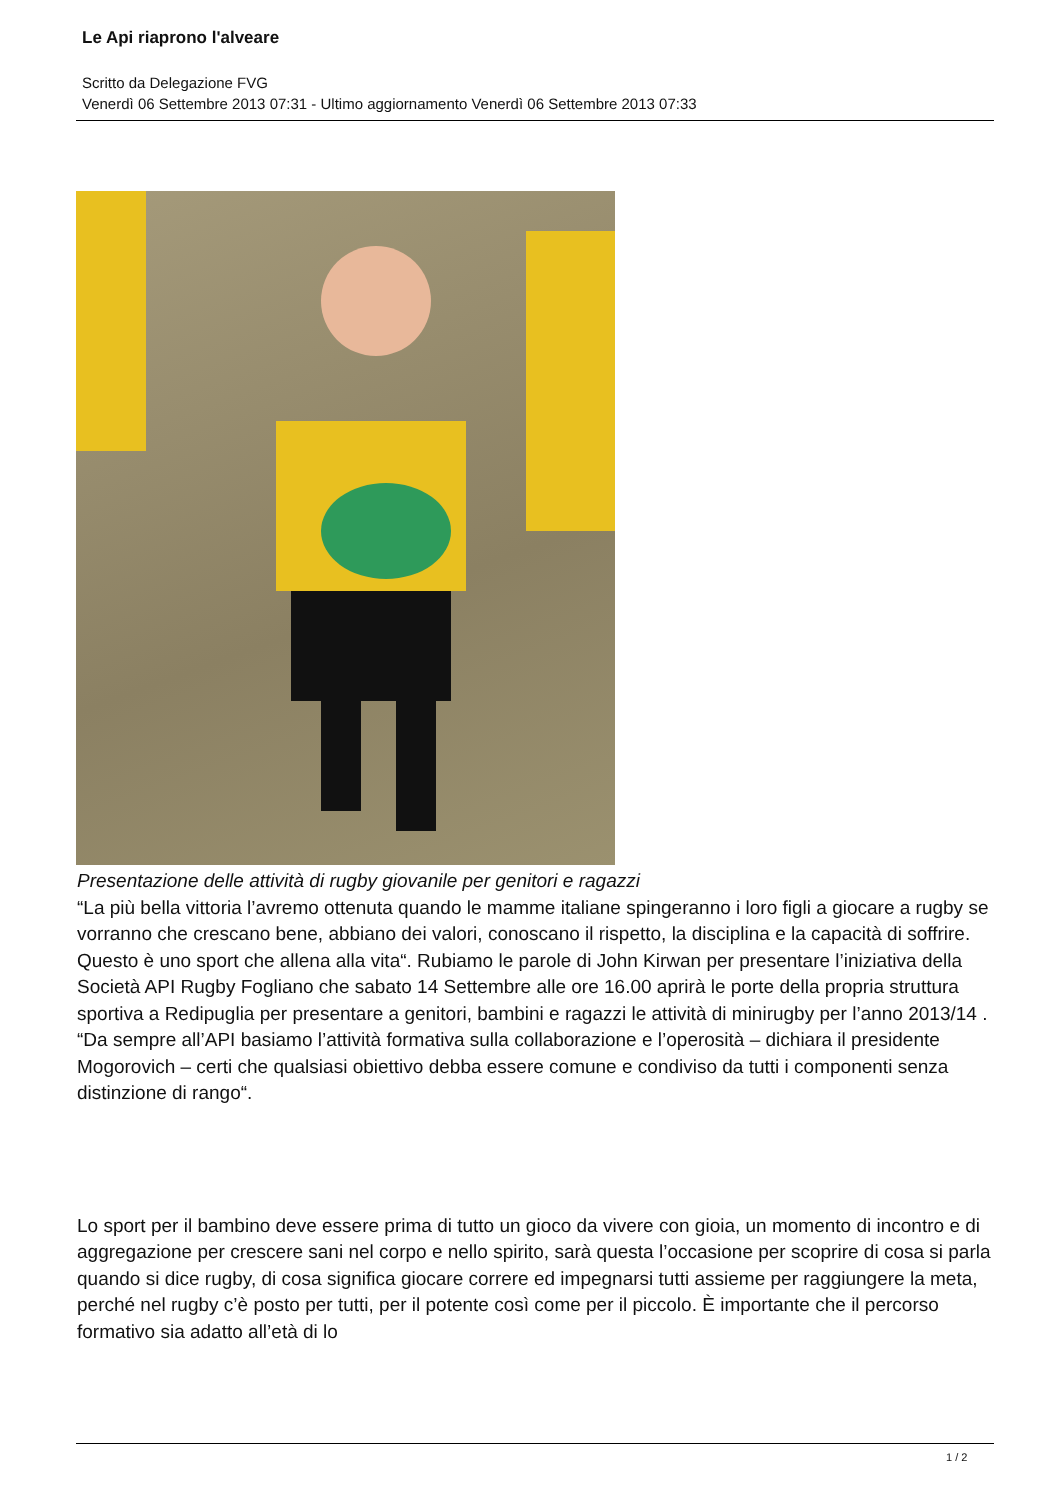Le Api riaprono l'alveare
Scritto da Delegazione FVG
Venerdì 06 Settembre 2013 07:31 - Ultimo aggiornamento Venerdì 06 Settembre 2013 07:33
Presentazione delle attività di rugby giovanile per genitori e ragazzi
“La più bella vittoria l’avremo ottenuta quando le mamme italiane spingeranno i loro figli a giocare a rugby se vorranno che crescano bene, abbiano dei valori, conoscano il rispetto, la disciplina e la capacità di soffrire. Questo è uno sport che allena alla vita“. Rubiamo le parole di John Kirwan per presentare l’iniziativa della Società API Rugby Fogliano che sabato 14 Settembre alle ore 16.00 aprirà le porte della propria struttura sportiva a Redipuglia per presentare a genitori, bambini e ragazzi le attività di minirugby per l’anno 2013/14 .
“Da sempre all’API basiamo l’attività formativa sulla collaborazione e l’operosità – dichiara il presidente Mogorovich – certi che qualsiasi obiettivo debba essere comune e condiviso da tutti i componenti senza distinzione di rango“.
Lo sport per il bambino deve essere prima di tutto un gioco da vivere con gioia, un momento di incontro e di aggregazione per crescere sani nel corpo e nello spirito, sarà questa l’occasione per scoprire di cosa si parla quando si dice rugby, di cosa significa giocare correre ed impegnarsi tutti assieme per raggiungere la meta, perché nel rugby c’è posto per tutti, per il potente così come per il piccolo. È importante che il percorso formativo sia adatto all’età di lo
1 / 2